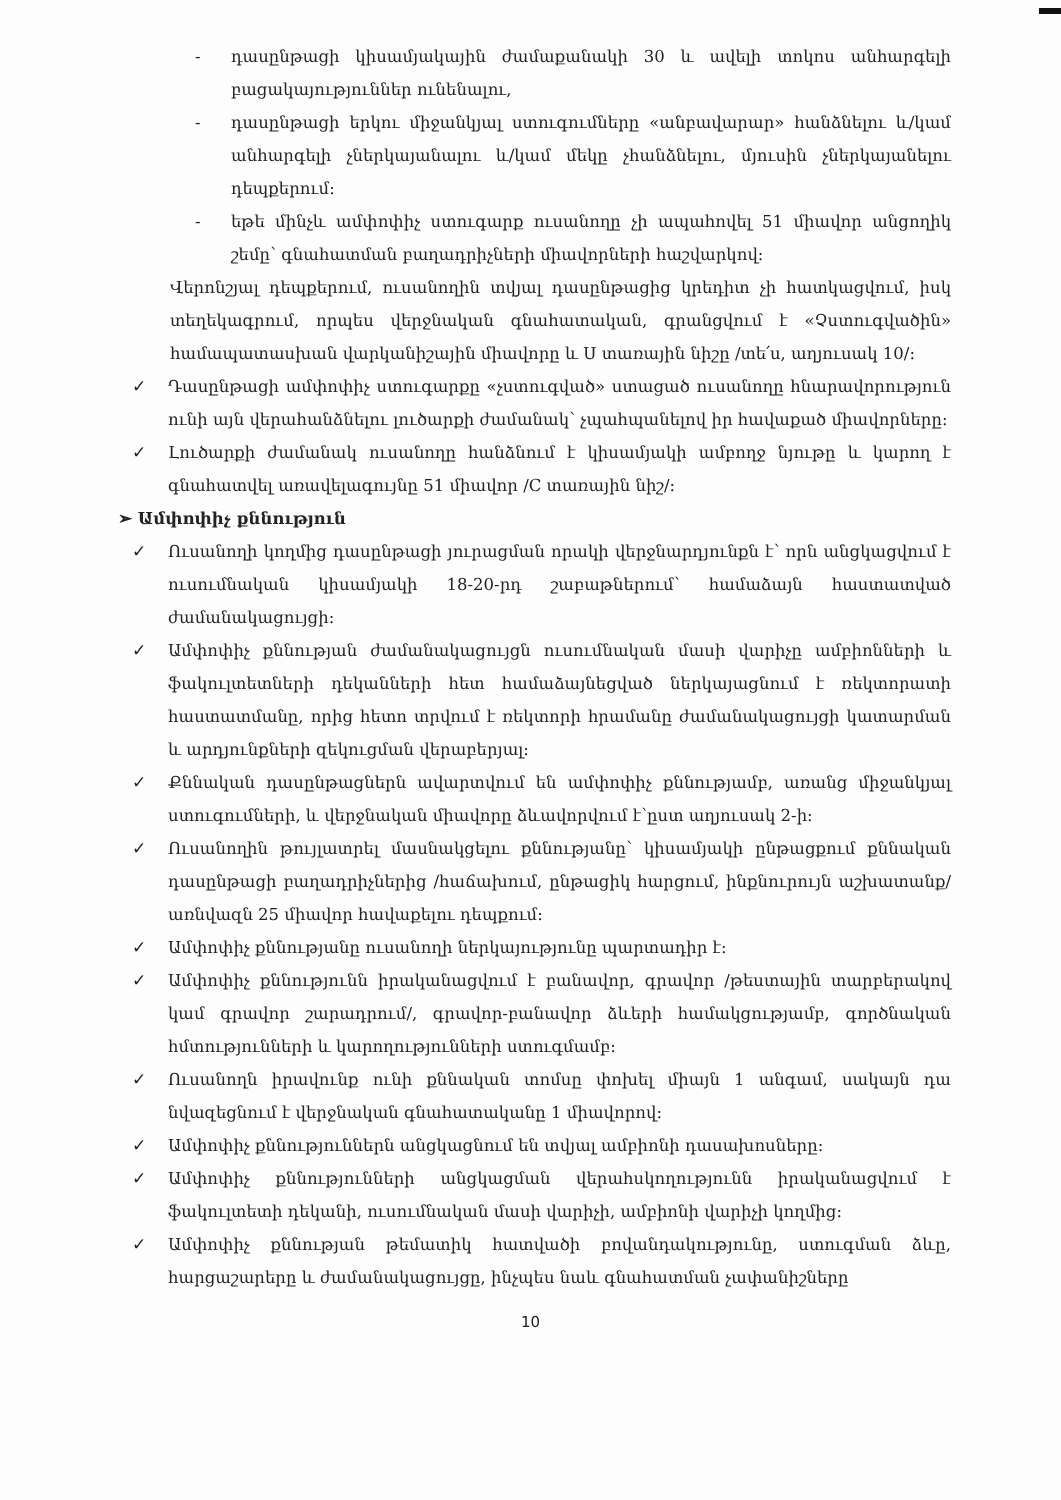- դասընթացի կիսամյակային ժամաքանակի 30 և ավելի տոկոս անհարգելի բացակայություններ ունենալու,
- դասընթացի երկու միջանկյալ ստուգումները «անբավարար» հանձնելու և/կամ անհարգելի չներկայանալու և/կամ մեկը չհանձնելու, մյուսին չներկայանելու դեպքերում:
- եթե մինչև ամփոփիչ ստուգարք ուսանողը չի ապահովել 51 միավոր անցողիկ շեմը՝ գնահատման բաղադրիչների միավորների հաշվարկով:
Վերոնշյալ դեպքերում, ուսանողին տվյալ դասընթացից կրեդիտ չի հատկացվում, իսկ տեղեկագրում, որպես վերջնական գնահատական, գրանցվում է «Չստուգվածին» համապատասխան վարկանիշային միավորը և Ս տառային նիշը /տե՛ս, աղյուսակ 10/:
✓ Դասընթացի ամփոփիչ ստուգարքը «չստուգված» ստացած ուսանողը հնարավորություն ունի այն վերահանձնելու լուծարքի ժամանակ՝ չպահպանելով իր հավաքած միավորները:
✓ Լուծարքի ժամանակ ուսանողը հանձնում է կիսամյակի ամբողջ նյութը և կարող է գնահատվել առավելագույնը 51 միավոր /C տառային նիշ/:
➢ Ամփոփիչ քննություն
✓ Ուսանողի կողմից դասընթացի յուրացման որակի վերջնարդյունքն է՝ որն անցկացվում է ուսումնական կիսամյակի 18-20-րդ շաբաթներում՝ համաձայն հաստատված ժամանակացույցի:
✓ Ամփոփիչ քննության ժամանակացույցն ուսումնական մասի վարիչը ամբիոնների և ֆակուլտետների դեկանների հետ համաձայնեցված ներկայացնում է ռեկտորատի հաստատմանը, որից հետո տրվում է ռեկտորի հրամանը ժամանակացույցի կատարման և արդյունքների զեկուցման վերաբերյալ:
✓ Քննական դասընթացներն ավարտվում են ամփոփիչ քննությամբ, առանց միջանկյալ ստուգումների, և վերջնական միավորը ձևավորվում է՝ըստ աղյուսակ 2-ի:
✓ Ուսանողին թույլատրել մասնակցելու քննությանը՝ կիսամյակի ընթացքում քննական դասընթացի բաղադրիչներից /հաճախում, ընթացիկ հարցում, ինքնուրույն աշխատանք/ առնվազն 25 միավոր հավաքելու դեպքում:
✓ Ամփոփիչ քննությանը ուսանողի ներկայությունը պարտադիր է:
✓ Ամփոփիչ քննությունն իրականացվում է բանավոր, գրավոր /թեստային տարբերակով կամ գրավոր շարադրում/, գրավոր-բանավոր ձևերի համակցությամբ, գործնական հմտությունների և կարողությունների ստուգմամբ:
✓ Ուսանողն իրավունք ունի քննական տոմսը փոխել միայն 1 անգամ, սակայն դա նվազեցնում է վերջնական գնահատականը 1 միավորով:
✓ Ամփոփիչ քննություններն անցկացնում են տվյալ ամբիոնի դասախոսները:
✓ Ամփոփիչ քննությունների անցկացման վերահսկողությունն իրականացվում է ֆակուլտետի դեկանի, ուսումնական մասի վարիչի, ամբիոնի վարիչի կողմից:
✓ Ամփոփիչ քննության թեմատիկ հատվածի բովանդակությունը, ստուգման ձևը, հարցաշարերը և ժամանակացույցը, ինչպես նաև գնահատման չափանիշները
10